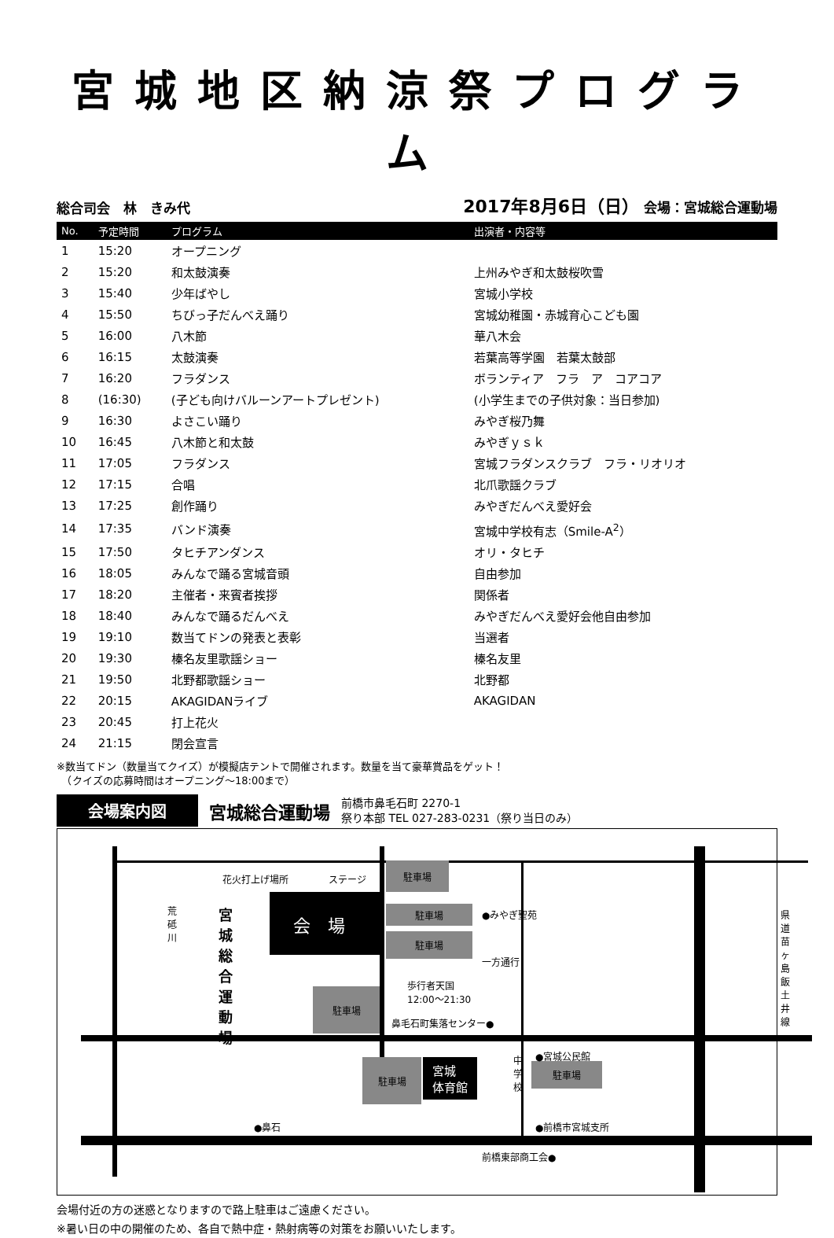宮城地区納涼祭プログラム
総合司会　林　きみ代
2017年8月6日（日） 会場：宮城総合運動場
| No. | 予定時間 | プログラム | 出演者・内容等 |
| --- | --- | --- | --- |
| 1 | 15:20 | オープニング | |
| 2 | 15:20 | 和太鼓演奏 | 上州みやぎ和太鼓桜吹雪 |
| 3 | 15:40 | 少年ばやし | 宮城小学校 |
| 4 | 15:50 | ちびっ子だんべえ踊り | 宮城幼稚園・赤城育心こども園 |
| 5 | 16:00 | 八木節 | 華八木会 |
| 6 | 16:15 | 太鼓演奏 | 若葉高等学園 若葉太鼓部 |
| 7 | 16:20 | フラダンス | ボランティア フラ ア コアコア |
| 8 | (16:30) | (子ども向けバルーンアートプレゼント) | (小学生までの子供対象：当日参加) |
| 9 | 16:30 | よさこい踊り | みやぎ桜乃舞 |
| 10 | 16:45 | 八木節と和太鼓 | みやぎｙｓｋ |
| 11 | 17:05 | フラダンス | 宮城フラダンスクラブ フラ・リオリオ |
| 12 | 17:15 | 合唱 | 北爪歌謡クラブ |
| 13 | 17:25 | 創作踊り | みやぎだんべえ愛好会 |
| 14 | 17:35 | バンド演奏 | 宮城中学校有志（Smile-A<sup>2</sup>） |
| 15 | 17:50 | タヒチアンダンス | オリ・タヒチ |
| 16 | 18:05 | みんなで踊る宮城音頭 | 自由参加 |
| 17 | 18:20 | 主催者・来賓者挨拶 | 関係者 |
| 18 | 18:40 | みんなで踊るだんべえ | みやぎだんべえ愛好会他自由参加 |
| 19 | 19:10 | 数当てドンの発表と表彰 | 当選者 |
| 20 | 19:30 | 榛名友里歌謡ショー | 榛名友里 |
| 21 | 19:50 | 北野都歌謡ショー | 北野都 |
| 22 | 20:15 | AKAGIDANライブ | AKAGIDAN |
| 23 | 20:45 | 打上花火 | |
| 24 | 21:15 | 閉会宣言 | |
※数当てドン（数量当てクイズ）が模擬店テントで開催されます。数量を当て豪華賞品をゲット！
　（クイズの応募時間はオープニング～18:00まで）
会場案内図
宮城総合運動場
前橋市鼻毛石町 2270-1
祭り本部 TEL 027-283-0231（祭り当日のみ）
駐車場
駐車場
駐車場
駐車場
駐車場 駐車場
花火打上げ場所 ステージ
会　場
荒砥川 宮城総合運動場 ●みやぎ聖苑
一方通行
歩行者天国
12:00～21:30
鼻毛石町集落センター●
県道苗ヶ島飯土井線
宮城
体育館
中学校 ●宮城公民館
●鼻石 ●前橋市宮城支所
前橋東部商工会●
会場付近の方の迷惑となりますので路上駐車はご遠慮ください。
※暑い日の中の開催のため、各自で熱中症・熱射病等の対策をお願いいたします。